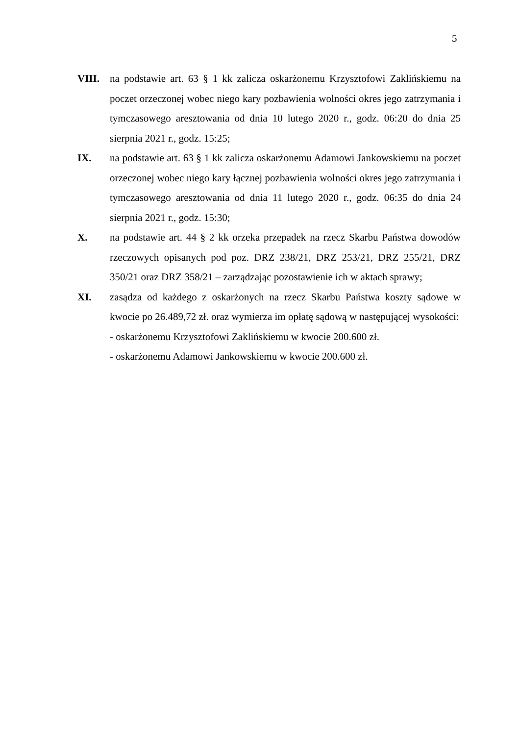5
VIII. na podstawie art. 63 § 1 kk zalicza oskarżonemu Krzysztofowi Zaklińskiemu na poczet orzeczonej wobec niego kary pozbawienia wolności okres jego zatrzymania i tymczasowego aresztowania od dnia 10 lutego 2020 r., godz. 06:20 do dnia 25 sierpnia 2021 r., godz. 15:25;
IX. na podstawie art. 63 § 1 kk zalicza oskarżonemu Adamowi Jankowskiemu na poczet orzeczonej wobec niego kary łącznej pozbawienia wolności okres jego zatrzymania i tymczasowego aresztowania od dnia 11 lutego 2020 r., godz. 06:35 do dnia 24 sierpnia 2021 r., godz. 15:30;
X. na podstawie art. 44 § 2 kk orzeka przepadek na rzecz Skarbu Państwa dowodów rzeczowych opisanych pod poz. DRZ 238/21, DRZ 253/21, DRZ 255/21, DRZ 350/21 oraz DRZ 358/21 – zarządzając pozostawienie ich w aktach sprawy;
XI. zasądza od każdego z oskarżonych na rzecz Skarbu Państwa koszty sądowe w kwocie po 26.489,72 zł. oraz wymierza im opłatę sądową w następującej wysokości:
- oskarżonemu Krzysztofowi Zaklińskiemu w kwocie 200.600 zł.
- oskarżonemu Adamowi Jankowskiemu w kwocie 200.600 zł.